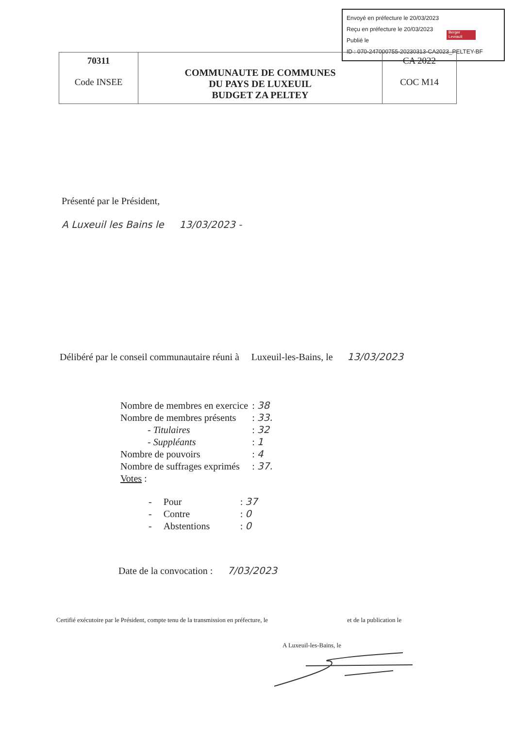Envoyé en préfecture le 20/03/2023
Reçu en préfecture le 20/03/2023
Publié le
ID : 070-247000755-20230313-CA2023_PELTEY-BF
Berger
Levrault
| 70311 Code INSEE | COMMUNAUTE DE COMMUNES DU PAYS DE LUXEUIL BUDGET ZA PELTEY | CA 2022 COC M14 |
Présenté par le Président,
A Luxeuil les Bains le 13/03/2023 -
Délibéré par le conseil communautaire réuni à Luxeuil-les-Bains, le 13/03/2023
| Nombre de membres en exercice | : 38 |
| Nombre de membres présents | : 33. |
| - Titulaires | : 32 |
| - Suppléants | : 1 |
| Nombre de pouvoirs | : 4 |
| Nombre de suffrages exprimés | : 37. |
| Votes : | |
| - | Pour | : 37 |
| - | Contre | : 0 |
| - | Abstentions | : 0 |
Date de la convocation : 7/03/2023
Certifié exécutoire par le Président, compte tenu de la transmission en préfecture, le et de la publication le
A Luxeuil-les-Bains, le